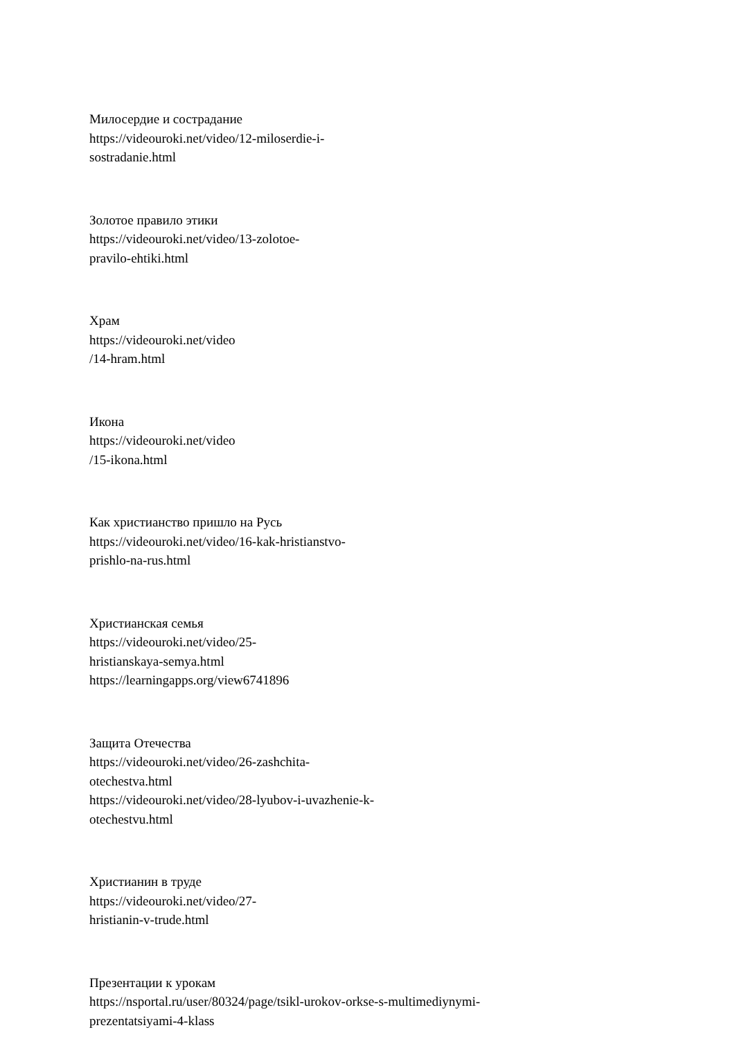Милосердие и сострадание
https://videouroki.net/video/12-miloserdie-i-
sostradanie.html
Золотое правило этики
https://videouroki.net/video/13-zolotoe-
pravilo-ehtiki.html
Храм
https://videouroki.net/video
/14-hram.html
Икона
https://videouroki.net/video
/15-ikona.html
Как христианство пришло на Русь
https://videouroki.net/video/16-kak-hristianstvo-
prishlo-na-rus.html
Христианская семья
https://videouroki.net/video/25-
hristianskaya-semya.html
https://learningapps.org/view6741896
Защита Отечества
https://videouroki.net/video/26-zashchita-
otechestva.html
https://videouroki.net/video/28-lyubov-i-uvazhenie-k-
otechestvu.html
Христианин в труде
https://videouroki.net/video/27-
hristianin-v-trude.html
Презентации к урокам
https://nsportal.ru/user/80324/page/tsikl-urokov-orkse-s-multimediynymi-
prezentatsiyami-4-klass